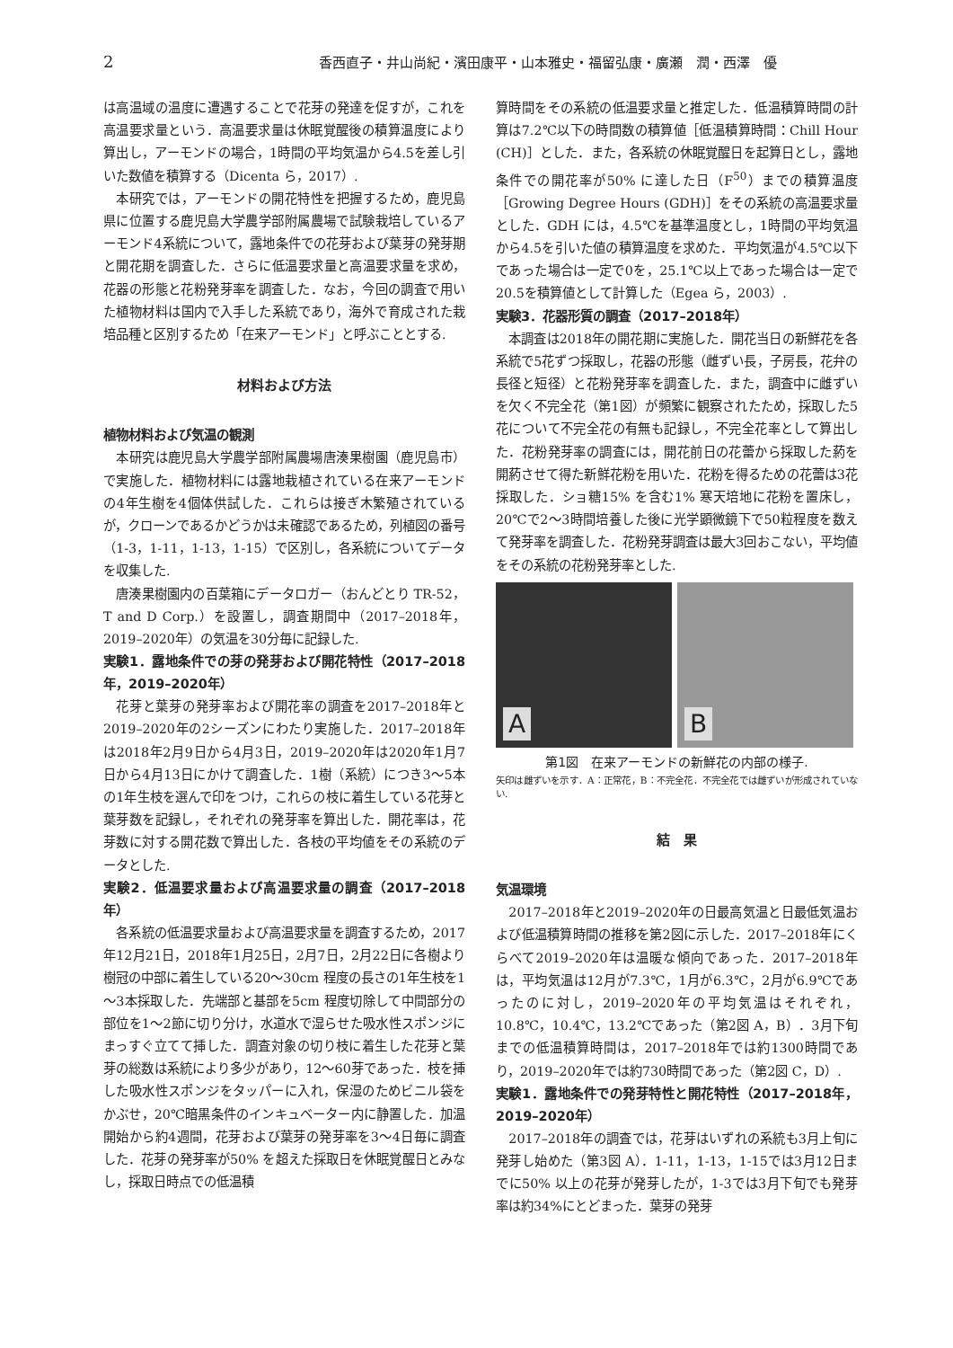2
香西直子・井山尚紀・濱田康平・山本雅史・福留弘康・廣瀬　潤・西澤　優
は高温域の温度に遭遇することで花芽の発達を促すが，これを高温要求量という．高温要求量は休眠覚醒後の積算温度により算出し，アーモンドの場合，1時間の平均気温から4.5を差し引いた数値を積算する（Dicenta ら，2017）.
本研究では，アーモンドの開花特性を把握するため，鹿児島県に位置する鹿児島大学農学部附属農場で試験栽培しているアーモンド4系統について，露地条件での花芽および葉芽の発芽期と開花期を調査した．さらに低温要求量と高温要求量を求め，花器の形態と花粉発芽率を調査した．なお，今回の調査で用いた植物材料は国内で入手した系統であり，海外で育成された栽培品種と区別するため「在来アーモンド」と呼ぶこととする.
材料および方法
植物材料および気温の観測
本研究は鹿児島大学農学部附属農場唐湊果樹園（鹿児島市）で実施した．植物材料には露地栽植されている在来アーモンドの4年生樹を4個体供試した．これらは接ぎ木繁殖されているが，クローンであるかどうかは未確認であるため，列植図の番号（1-3，1-11，1-13，1-15）で区別し，各系統についてデータを収集した.
唐湊果樹園内の百葉箱にデータロガー（おんどとり TR-52，T and D Corp.）を設置し，調査期間中（2017–2018年，2019–2020年）の気温を30分毎に記録した.
実験1．露地条件での芽の発芽および開花特性（2017–2018年，2019–2020年）
花芽と葉芽の発芽率および開花率の調査を2017–2018年と2019–2020年の2シーズンにわたり実施した．2017–2018年は2018年2月9日から4月3日，2019–2020年は2020年1月7日から4月13日にかけて調査した．1樹（系統）につき3～5本の1年生枝を選んで印をつけ，これらの枝に着生している花芽と葉芽数を記録し，それぞれの発芽率を算出した．開花率は，花芽数に対する開花数で算出した．各枝の平均値をその系統のデータとした.
実験2．低温要求量および高温要求量の調査（2017–2018年）
各系統の低温要求量および高温要求量を調査するため，2017年12月21日，2018年1月25日，2月7日，2月22日に各樹より樹冠の中部に着生している20～30cm 程度の長さの1年生枝を1～3本採取した．先端部と基部を5cm 程度切除して中間部分の部位を1～2節に切り分け，水道水で湿らせた吸水性スポンジにまっすぐ立てて挿した．調査対象の切り枝に着生した花芽と葉芽の総数は系統により多少があり，12～60芽であった．枝を挿した吸水性スポンジをタッパーに入れ，保湿のためビニル袋をかぶせ，20℃暗黒条件のインキュベーター内に静置した．加温開始から約4週間，花芽および葉芽の発芽率を3～4日毎に調査した．花芽の発芽率が50% を超えた採取日を休眠覚醒日とみなし，採取日時点での低温積
算時間をその系統の低温要求量と推定した．低温積算時間の計算は7.2℃以下の時間数の積算値［低温積算時間：Chill Hour (CH)］とした．また，各系統の休眠覚醒日を起算日とし，露地条件での開花率が50% に達した日（F<sup>50</sup>）までの積算温度［Growing Degree Hours (GDH)］をその系統の高温要求量とした．GDH には，4.5℃を基準温度とし，1時間の平均気温から4.5を引いた値の積算温度を求めた．平均気温が4.5℃以下であった場合は一定で0を，25.1℃以上であった場合は一定で20.5を積算値として計算した（Egea ら，2003）.
実験3．花器形質の調査（2017–2018年）
本調査は2018年の開花期に実施した．開花当日の新鮮花を各系統で5花ずつ採取し，花器の形態（雌ずい長，子房長，花弁の長径と短径）と花粉発芽率を調査した．また，調査中に雌ずいを欠く不完全花（第1図）が頻繁に観察されたため，採取した5花について不完全花の有無も記録し，不完全花率として算出した．花粉発芽率の調査には，開花前日の花蕾から採取した葯を開葯させて得た新鮮花粉を用いた．花粉を得るための花蕾は3花採取した．ショ糖15% を含む1% 寒天培地に花粉を置床し，20℃で2～3時間培養した後に光学顕微鏡下で50粒程度を数えて発芽率を調査した．花粉発芽調査は最大3回おこない，平均値をその系統の花粉発芽率とした.
A
B
第1図　在来アーモンドの新鮮花の内部の様子.
矢印は雌ずいを示す．A：正常花，B：不完全花．不完全花では雌ずいが形成されていない.
結　果
気温環境
2017–2018年と2019–2020年の日最高気温と日最低気温および低温積算時間の推移を第2図に示した．2017–2018年にくらべて2019–2020年は温暖な傾向であった．2017–2018年は，平均気温は12月が7.3℃，1月が6.3℃，2月が6.9℃であったのに対し，2019–2020年の平均気温はそれぞれ，10.8℃，10.4℃，13.2℃であった（第2図 A，B）．3月下旬までの低温積算時間は，2017–2018年では約1300時間であり，2019–2020年では約730時間であった（第2図 C，D）.
実験1．露地条件での発芽特性と開花特性（2017–2018年，2019–2020年）
2017–2018年の調査では，花芽はいずれの系統も3月上旬に発芽し始めた（第3図 A）．1-11，1-13，1-15では3月12日までに50% 以上の花芽が発芽したが，1-3では3月下旬でも発芽率は約34%にとどまった．葉芽の発芽